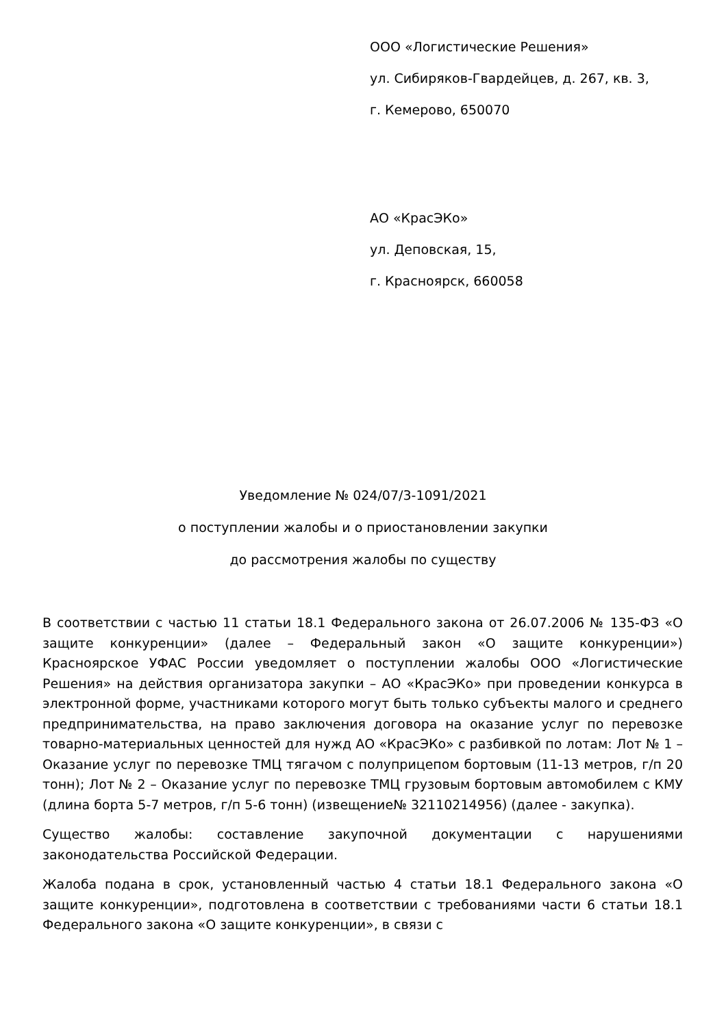ООО «Логистические Решения»
ул. Сибиряков-Гвардейцев, д. 267, кв. 3,
г. Кемерово, 650070
АО «КрасЭКо»
ул. Деповская, 15,
г. Красноярск, 660058
Уведомление № 024/07/3-1091/2021
о поступлении жалобы и о приостановлении закупки
до рассмотрения жалобы по существу
В соответствии с частью 11 статьи 18.1 Федерального закона от 26.07.2006 № 135-ФЗ «О защите конкуренции» (далее – Федеральный закон «О защите конкуренции») Красноярское УФАС России уведомляет о поступлении жалобы ООО «Логистические Решения» на действия организатора закупки – АО «КрасЭКо» при проведении конкурса в электронной форме, участниками которого могут быть только субъекты малого и среднего предпринимательства, на право заключения договора на оказание услуг по перевозке товарно-материальных ценностей для нужд АО «КрасЭКо» с разбивкой по лотам: Лот № 1 – Оказание услуг по перевозке ТМЦ тягачом с полуприцепом бортовым (11-13 метров, г/п 20 тонн); Лот № 2 – Оказание услуг по перевозке ТМЦ грузовым бортовым автомобилем с КМУ (длина борта 5-7 метров, г/п 5-6 тонн) (извещение№ 32110214956) (далее - закупка).
Существо жалобы: составление закупочной документации с нарушениями законодательства Российской Федерации.
Жалоба подана в срок, установленный частью 4 статьи 18.1 Федерального закона «О защите конкуренции», подготовлена в соответствии с требованиями части 6 статьи 18.1 Федерального закона «О защите конкуренции», в связи с